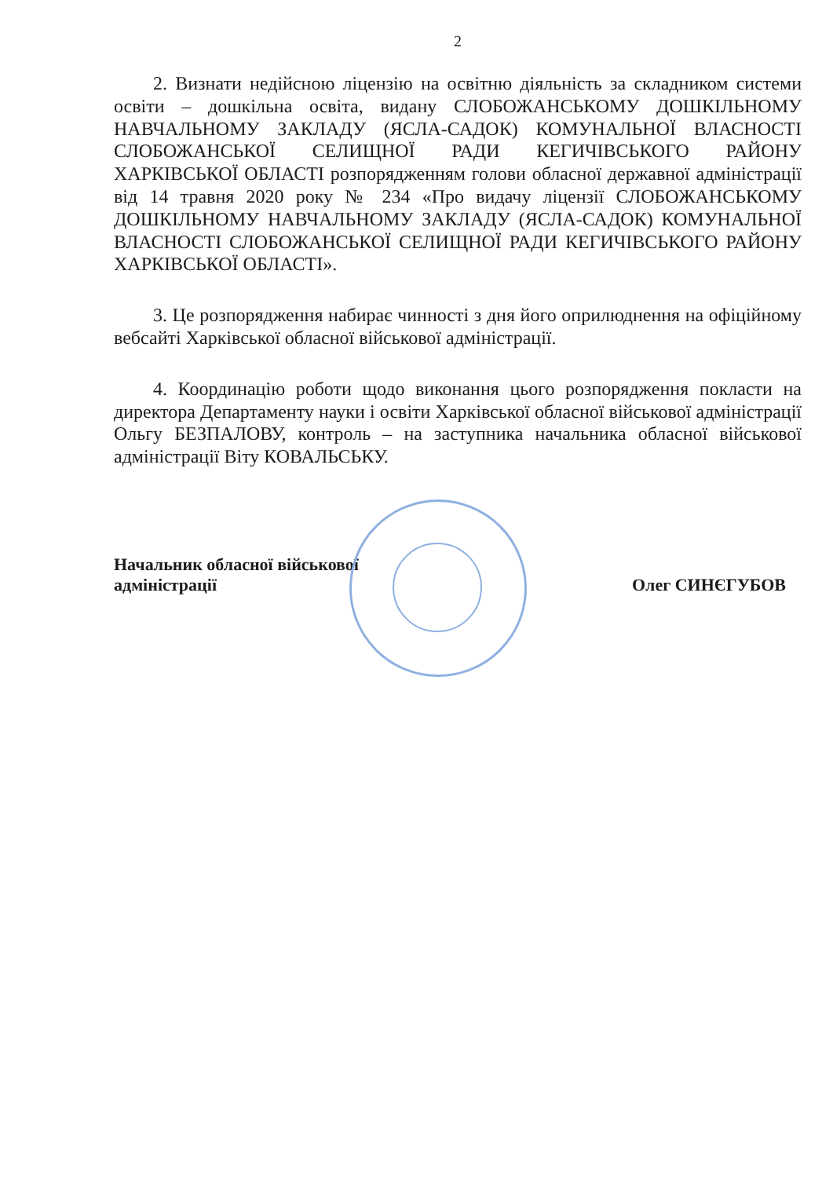2
2. Визнати недійсною ліцензію на освітню діяльність за складником системи освіти – дошкільна освіта, видану СЛОБОЖАНСЬКОМУ ДОШКІЛЬНОМУ НАВЧАЛЬНОМУ ЗАКЛАДУ (ЯСЛА-САДОК) КОМУНАЛЬНОЇ ВЛАСНОСТІ СЛОБОЖАНСЬКОЇ СЕЛИЩНОЇ РАДИ КЕГИЧІВСЬКОГО РАЙОНУ ХАРКІВСЬКОЇ ОБЛАСТІ розпорядженням голови обласної державної адміністрації від 14 травня 2020 року № 234 «Про видачу ліцензії СЛОБОЖАНСЬКОМУ ДОШКІЛЬНОМУ НАВЧАЛЬНОМУ ЗАКЛАДУ (ЯСЛА-САДОК) КОМУНАЛЬНОЇ ВЛАСНОСТІ СЛОБОЖАНСЬКОЇ СЕЛИЩНОЇ РАДИ КЕГИЧІВСЬКОГО РАЙОНУ ХАРКІВСЬКОЇ ОБЛАСТІ».
3. Це розпорядження набирає чинності з дня його оприлюднення на офіційному вебсайті Харківської обласної військової адміністрації.
4. Координацію роботи щодо виконання цього розпорядження покласти на директора Департаменту науки і освіти Харківської обласної військової адміністрації Ольгу БЕЗПАЛОВУ, контроль – на заступника начальника обласної військової адміністрації Віту КОВАЛЬСЬКУ.
Начальник обласної військової
адміністрації
Олег СИНЄГУБОВ